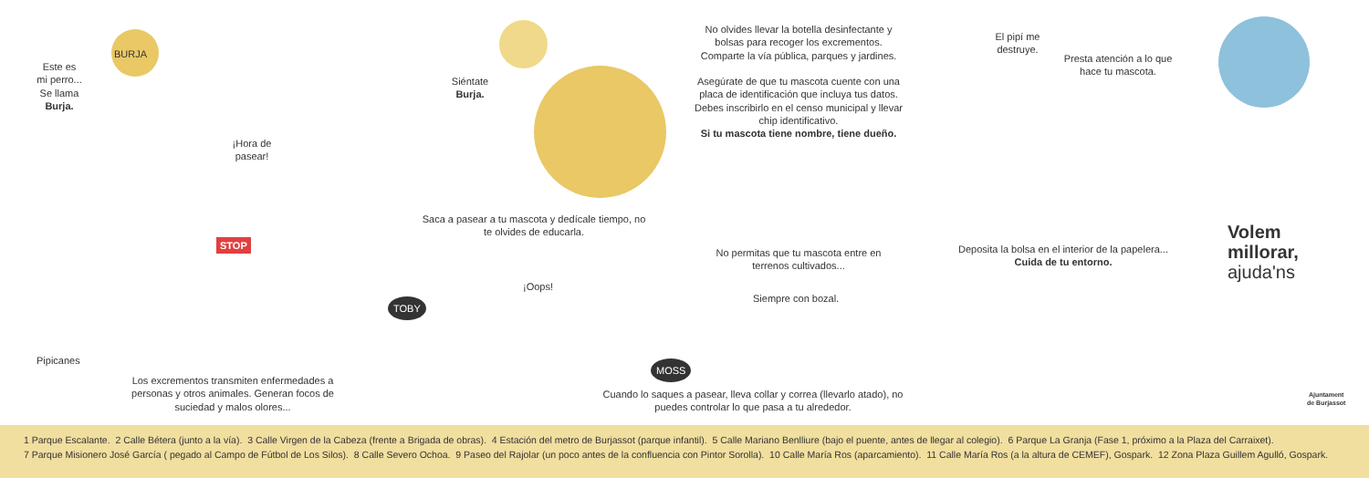BURJA
Este es mi perro... Se llama Burja.
¡Hora de pasear!
Siéntate Burja.
Saca a pasear a tu mascota y dedícale tiempo, no te olvides de educarla.
No olvides llevar la botella desinfectante y bolsas para recoger los excrementos. Comparte la vía pública, parques y jardines.
Asegúrate de que tu mascota cuente con una placa de identificación que incluya tus datos. Debes inscribirlo en el censo municipal y llevar chip identificativo.
Si tu mascota tiene nombre, tiene dueño.
El pipí me destruye.
Presta atención a lo que hace tu mascota.
STOP
TOBY
¡Oops!
No permitas que tu mascota entre en terrenos cultivados...
Siempre con bozal.
MOSS
Deposita la bolsa en el interior de la papelera... Cuida de tu entorno.
Volem
millorar,
ajuda'ns
Pipicanes
Los excrementos transmiten enfermedades a personas y otros animales. Generan focos de suciedad y malos olores...
Cuando lo saques a pasear, lleva collar y correa (llevarlo atado), no puedes controlar lo que pasa a tu alrededor.
Ajuntament
de Burjassot
1 Parque Escalante. 2 Calle Bétera (junto a la vía). 3 Calle Virgen de la Cabeza (frente a Brigada de obras). 4 Estación del metro de Burjassot (parque infantil). 5 Calle Mariano Benlliure (bajo el puente, antes de llegar al colegio). 6 Parque La Granja (Fase 1, próximo a la Plaza del Carraixet).
7 Parque Misionero José García ( pegado al Campo de Fútbol de Los Silos). 8 Calle Severo Ochoa. 9 Paseo del Rajolar (un poco antes de la confluencia con Pintor Sorolla). 10 Calle María Ros (aparcamiento). 11 Calle María Ros (a la altura de CEMEF), Gospark. 12 Zona Plaza Guillem Agulló, Gospark.